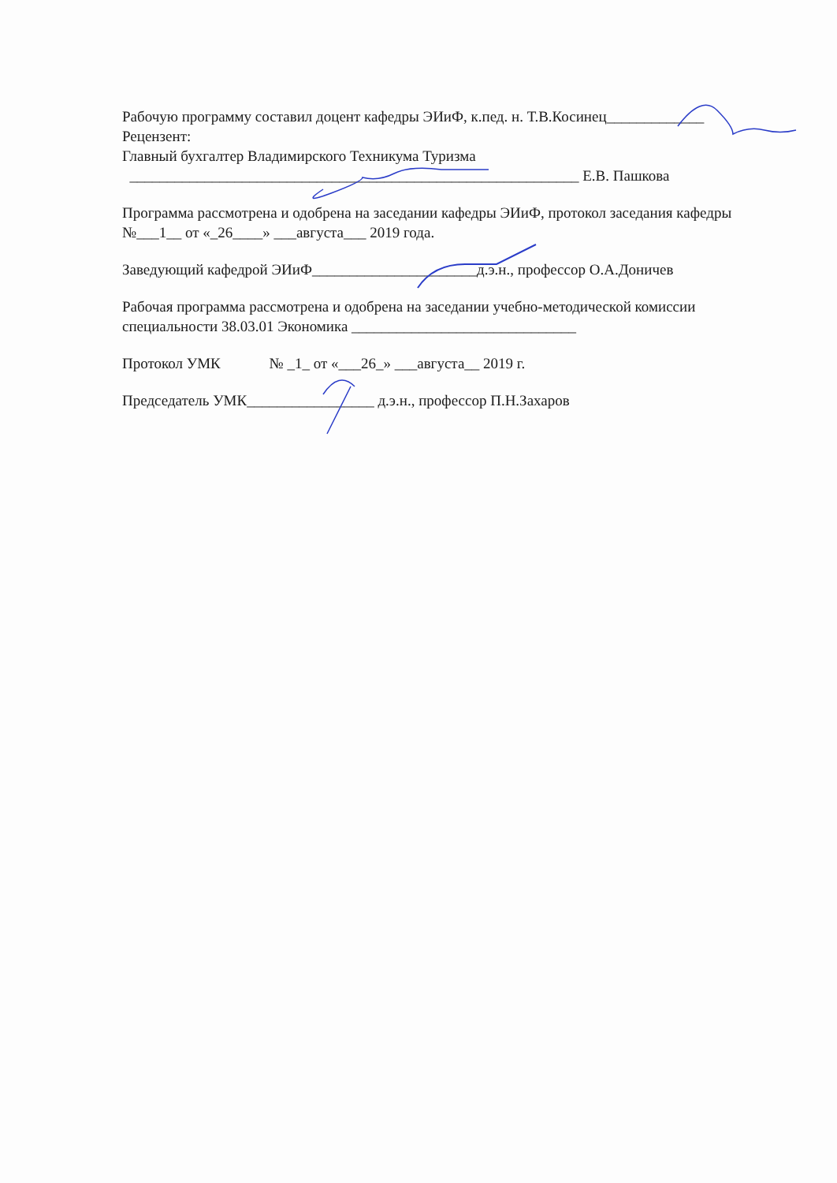Рабочую программу составил доцент кафедры ЭИиФ, к.пед. н. Т.В.Косинец_____________
Рецензент:
Главный бухгалтер Владимирского Техникума Туризма
____________________________________________________________ Е.В. Пашкова
Программа рассмотрена и одобрена на заседании кафедры ЭИиФ, протокол заседания кафедры №___1__ от «_26____» ___августа___ 2019 года.
Заведующий кафедрой ЭИиФ______________________д.э.н., профессор О.А.Доничев
Рабочая программа рассмотрена и одобрена на заседании учебно-методической комиссии специальности 38.03.01 Экономика ______________________________
Протокол УМК № _1_ от «___26_» ___августа__ 2019 г.
Председатель УМК_________________ д.э.н., профессор П.Н.Захаров